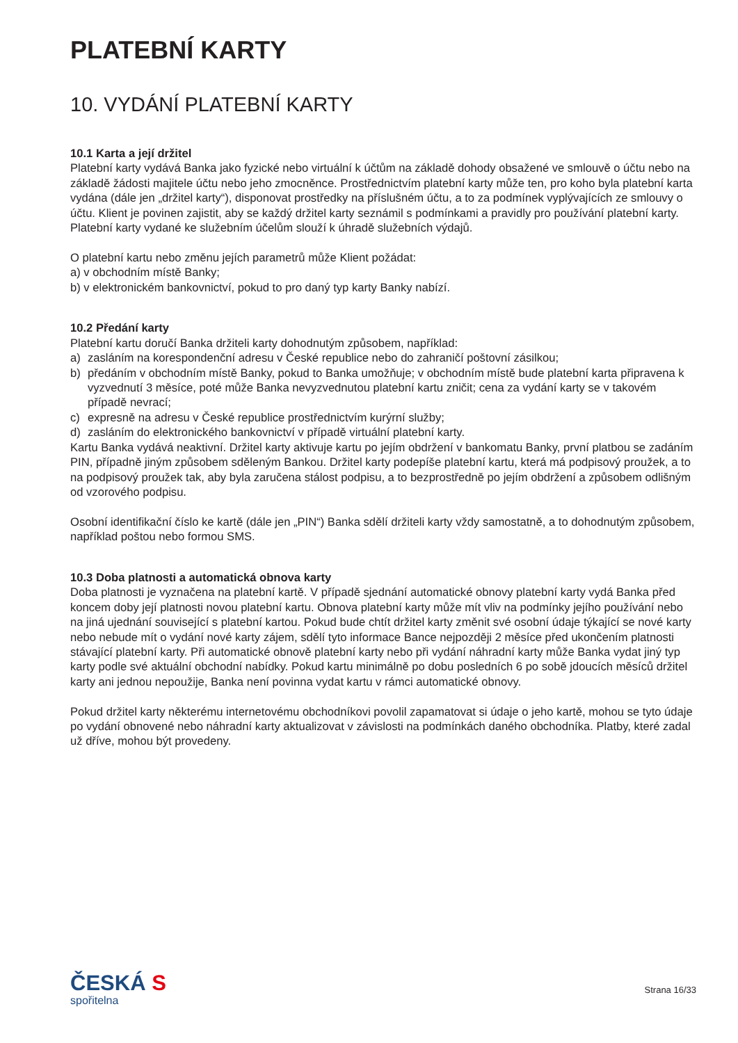PLATEBNÍ KARTY
10. VYDÁNÍ PLATEBNÍ KARTY
10.1 Karta a její držitel
Platební karty vydává Banka jako fyzické nebo virtuální k účtům na základě dohody obsažené ve smlouvě o účtu nebo na základě žádosti majitele účtu nebo jeho zmocněnce. Prostřednictvím platební karty může ten, pro koho byla platební karta vydána (dále jen „držitel karty“), disponovat prostředky na příslušném účtu, a to za podmínek vyplývajících ze smlouvy o účtu. Klient je povinen zajistit, aby se každý držitel karty seznámil s podmínkami a pravidly pro používání platební karty. Platební karty vydané ke služebním účelům slouží k úhradě služebních výdajů.
O platební kartu nebo změnu jejích parametrů může Klient požádat:
a) v obchodním místě Banky;
b) v elektronickém bankovnictví, pokud to pro daný typ karty Banky nabízí.
10.2 Předání karty
Platební kartu doručí Banka držiteli karty dohodnutým způsobem, například:
a) zasláním na korespondenční adresu v České republice nebo do zahraničí poštovní zásilkou;
b) předáním v obchodním místě Banky, pokud to Banka umožňuje; v obchodním místě bude platební karta připravena k vyzvednutí 3 měsíce, poté může Banka nevyzvednutou platební kartu zničit; cena za vydání karty se v takovém případě nevrací;
c) expresně na adresu v České republice prostřednictvím kurýrní služby;
d) zasláním do elektronického bankovnictví v případě virtuální platební karty.
Kartu Banka vydává neaktivní. Držitel karty aktivuje kartu po jejím obdržení v bankomatu Banky, první platbou se zadáním PIN, případně jiným způsobem sděleným Bankou. Držitel karty podepíše platební kartu, která má podpisový proužek, a to na podpisový proužek tak, aby byla zaručena stálost podpisu, a to bezprostředně po jejím obdržení a způsobem odlišným od vzorového podpisu.
Osobní identifikační číslo ke kartě (dále jen „PIN“) Banka sdělí držiteli karty vždy samostatně, a to dohodnutým způsobem, například poštou nebo formou SMS.
10.3 Doba platnosti a automatická obnova karty
Doba platnosti je vyznačena na platební kartě. V případě sjednání automatické obnovy platební karty vydá Banka před koncem doby její platnosti novou platební kartu. Obnova platební karty může mít vliv na podmínky jejího používání nebo na jiná ujednání související s platební kartou. Pokud bude chtít držitel karty změnit své osobní údaje týkající se nové karty nebo nebude mít o vydání nové karty zájem, sdělí tyto informace Bance nejpozději 2 měsíce před ukončením platnosti stávající platební karty. Při automatické obnově platební karty nebo při vydání náhradní karty může Banka vydat jiný typ karty podle své aktuální obchodní nabídky. Pokud kartu minimálně po dobu posledních 6 po sobě jdoucích měsíců držitel karty ani jednou nepoužije, Banka není povinna vydat kartu v rámci automatické obnovy.
Pokud držitel karty některému internetovému obchodníkovi povolil zapamatovat si údaje o jeho kartě, mohou se tyto údaje po vydání obnovené nebo náhradní karty aktualizovat v závislosti na podmínkách daného obchodníka. Platby, které zadal už dříve, mohou být provedeny.
ČESKÁ S
spořitelna
Strana 16/33